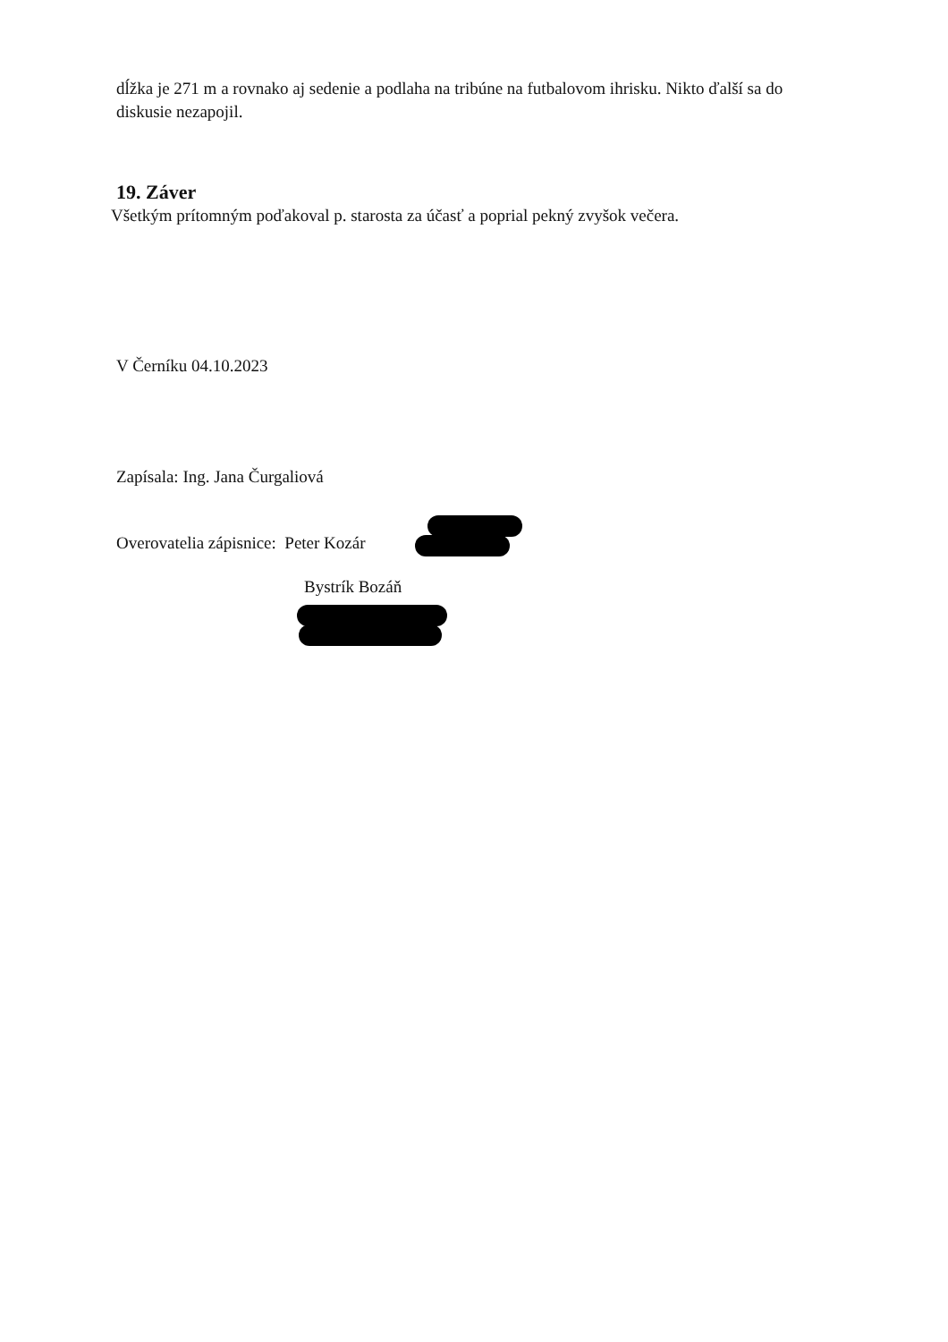dĺžka je 271 m a rovnako aj sedenie a podlaha na tribúne na futbalovom ihrisku. Nikto ďalší sa do diskusie nezapojil.
19. Záver
Všetkým prítomným poďakoval p. starosta za účasť a poprial pekný zvyšok večera.
V Černíku 04.10.2023
Zapísala: Ing. Jana Čurgaliová
Overovatelia zápisnice: Peter Kozár
Bystrík Bozáň